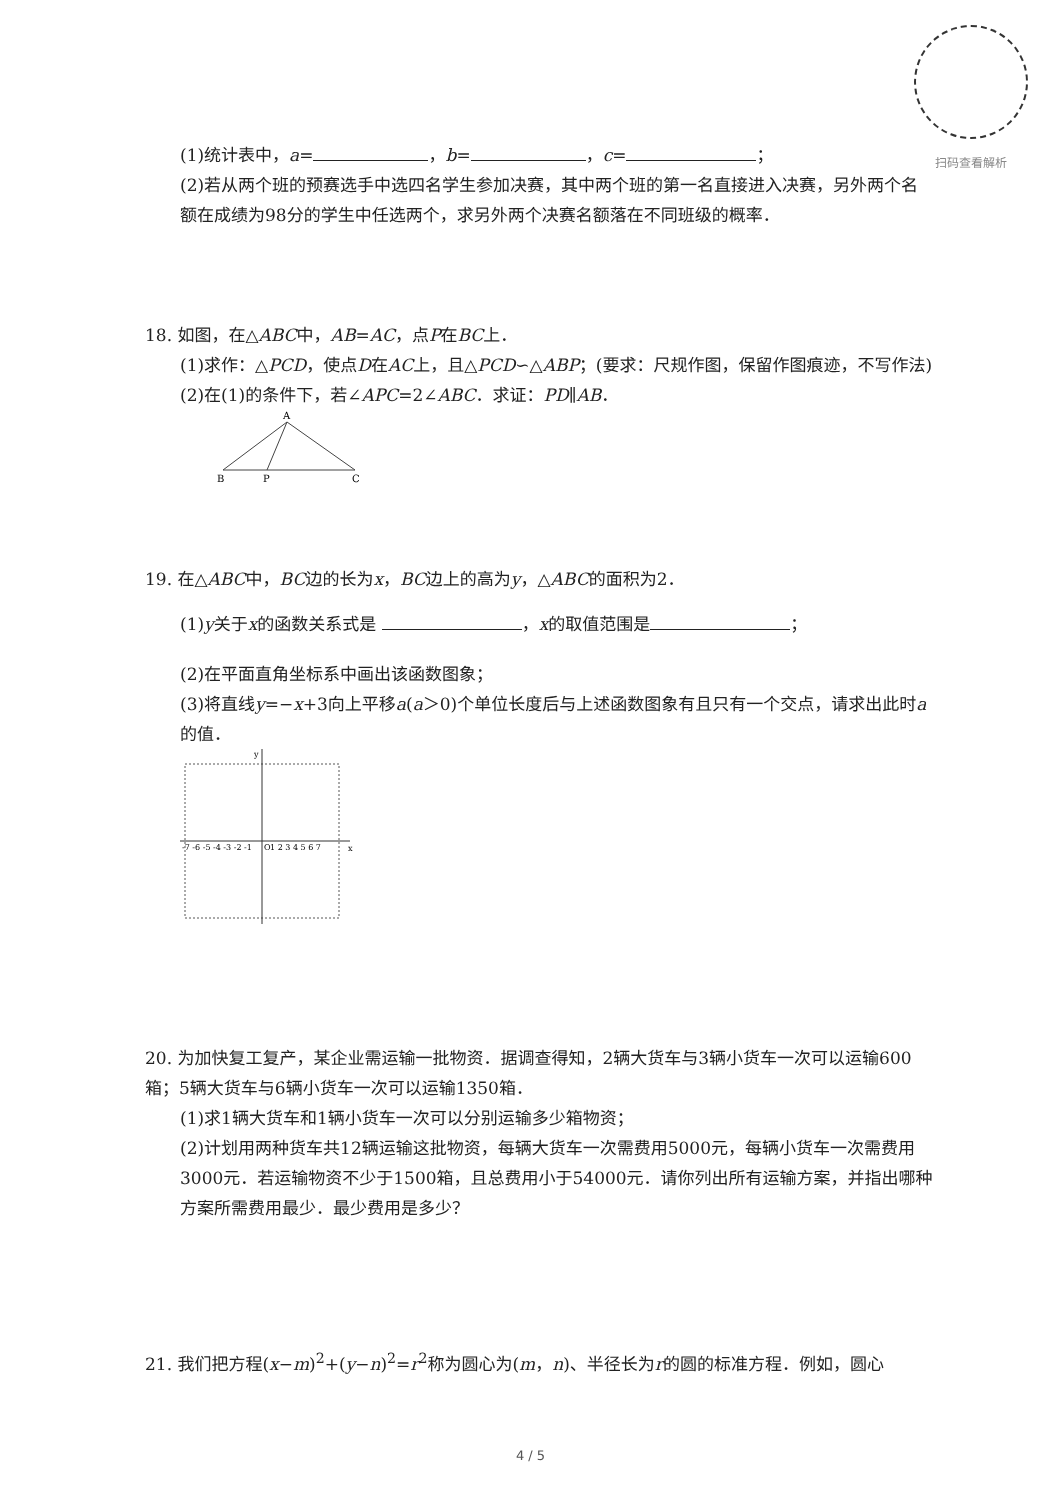扫码查看解析
(1)统计表中，a= ，b= ，c= ；
(2)若从两个班的预赛选手中选四名学生参加决赛，其中两个班的第一名直接进入决赛，另外两个名额在成绩为98分的学生中任选两个，求另外两个决赛名额落在不同班级的概率．
18. 如图，在△ABC中，AB=AC，点P在BC上．
(1)求作：△PCD，使点D在AC上，且△PCD∽△ABP；(要求：尺规作图，保留作图痕迹，不写作法)
(2)在(1)的条件下，若∠APC=2∠ABC．求证：PD∥AB．
A
B
P
C
19. 在△ABC中，BC边的长为x，BC边上的高为y，△ABC的面积为2．
(1)y关于x的函数关系式是 ，x的取值范围是 ；
(2)在平面直角坐标系中画出该函数图象；
(3)将直线y=−x+3向上平移a(a＞0)个单位长度后与上述函数图象有且只有一个交点，请求出此时a的值．
y
x
O
-7 -6 -5 -4 -3 -2 -1
1 2 3 4 5 6 7
20. 为加快复工复产，某企业需运输一批物资．据调查得知，2辆大货车与3辆小货车一次可以运输600箱；5辆大货车与6辆小货车一次可以运输1350箱．
(1)求1辆大货车和1辆小货车一次可以分别运输多少箱物资；
(2)计划用两种货车共12辆运输这批物资，每辆大货车一次需费用5000元，每辆小货车一次需费用3000元．若运输物资不少于1500箱，且总费用小于54000元．请你列出所有运输方案，并指出哪种方案所需费用最少．最少费用是多少？
21. 我们把方程(x−m)<sup>2</sup>+(y−n)<sup>2</sup>=r<sup>2</sup>称为圆心为(m，n)、半径长为r的圆的标准方程．例如，圆心
4 / 5